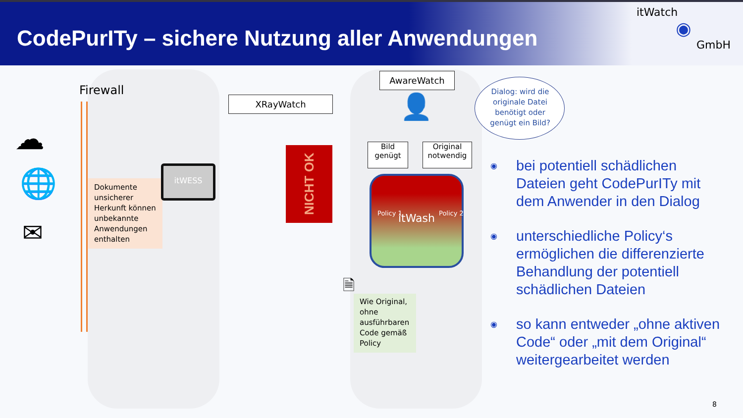CodePurITy – sichere Nutzung aller Anwendungen
itWatch
◉
GmbH
Firewall
☁
🌐
✉
Dokumente unsicherer Herkunft können unbekannte Anwendungen enthalten
itWESS
XRayWatch
NICHT OK
AwareWatch
👤
Dialog: wird die originale Datei benötigt oder genügt ein Bild?
Bild
genügt
Original
notwendig
itWash
Policy 1 Policy 2
🗎
Wie Original, ohne ausführbaren Code gemäß Policy
◉
bei potentiell schädlichen Dateien geht CodePurITy mit dem Anwender in den Dialog
◉
unterschiedliche Policy‘s ermöglichen die differenzierte Behandlung der potentiell schädlichen Dateien
◉
so kann entweder „ohne aktiven Code“ oder „mit dem Original“ weitergearbeitet werden
8